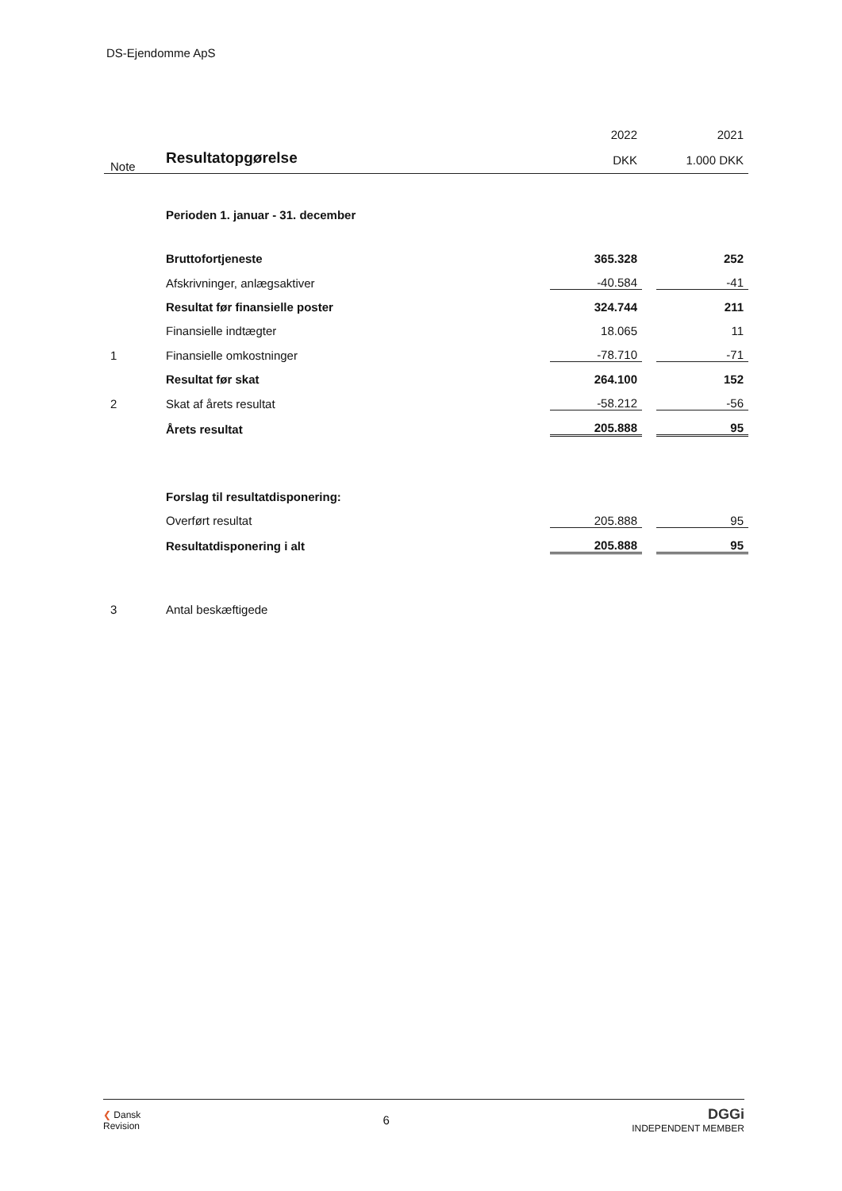DS-Ejendomme ApS
| | | 2022 | | 2021 |
| Note | Resultatopgørelse | DKK | | 1.000 DKK |
| | Perioden 1. januar - 31. december | | | |
| | Bruttofortjeneste | 365.328 | | 252 |
| | Afskrivninger, anlægsaktiver | -40.584 | | -41 |
| | Resultat før finansielle poster | 324.744 | | 211 |
| | Finansielle indtægter | 18.065 | | 11 |
| 1 | Finansielle omkostninger | -78.710 | | -71 |
| | Resultat før skat | 264.100 | | 152 |
| 2 | Skat af årets resultat | -58.212 | | -56 |
| | Årets resultat | 205.888 | | 95 |
| | Forslag til resultatdisponering: | | | |
| | Overført resultat | 205.888 | | 95 |
| | Resultatdisponering i alt | 205.888 | | 95 |
| 3 | Antal beskæftigede | | | |
❮ Dansk
Revision
6
DGGi
INDEPENDENT MEMBER